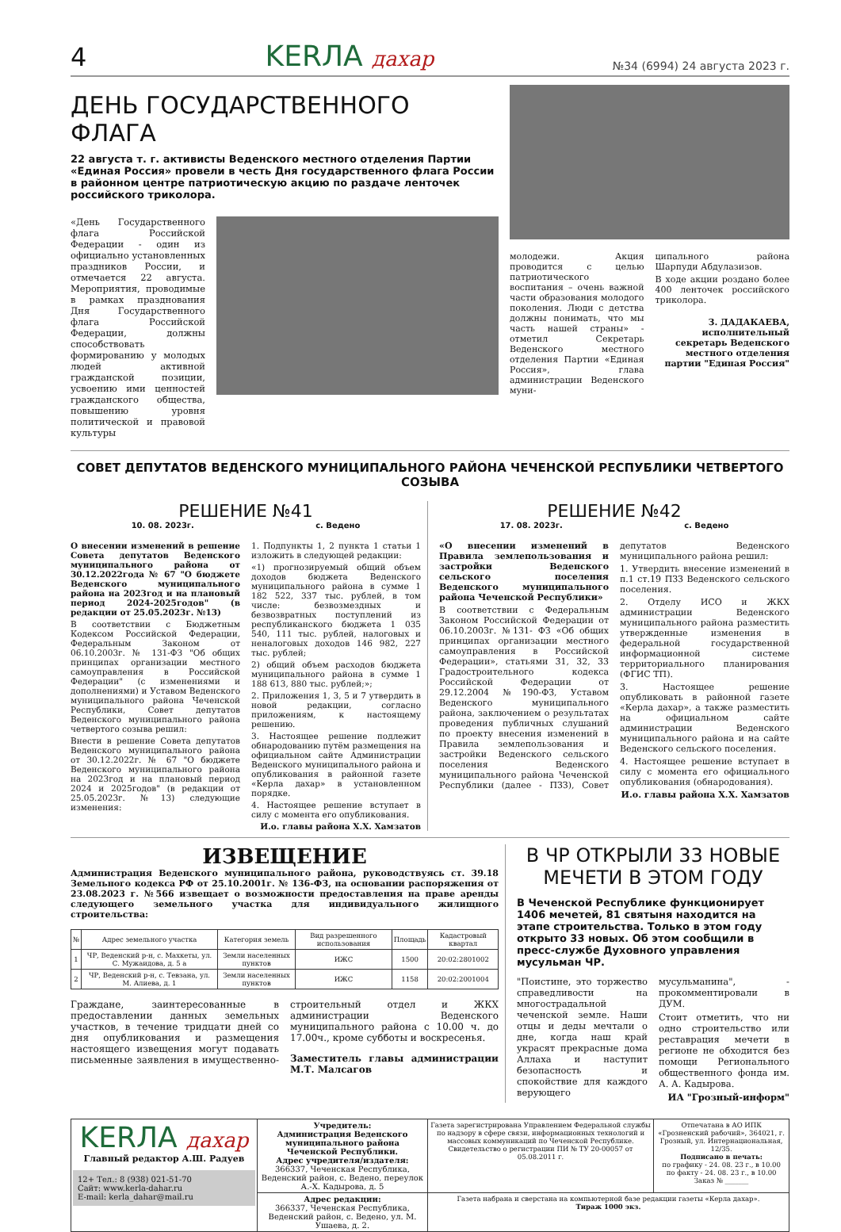4 KERЛA дахар №34 (6994) 24 августа 2023 г.
ДЕНЬ ГОСУДАРСТВЕННОГО ФЛАГА
22 августа т. г. активисты Веденского местного отделения Партии «Единая Россия» провели в честь Дня государственного флага России в районном центре патриотическую акцию по раздаче ленточек российского триколора.
«День Государственного флага Российской Федерации - один из официально установленных праздников России, и отмечается 22 августа. Мероприятия, проводимые в рамках празднования Дня Государственного флага Российской Федерации, должны способствовать формированию у молодых людей активной гражданской позиции, усвоению ими ценностей гражданского общества, повышению уровня политической и правовой культуры
молодежи. Акция проводится с целью патриотического воспитания – очень важной части образования молодого поколения. Люди с детства должны понимать, что мы часть нашей страны» - отметил Секретарь Веденского местного отделения Партии «Единая Россия», глава администрации Веденского муни-
ципального района Шарпуди Абдулазизов.
В ходе акции роздано более 400 ленточек российского триколора.
З. ДАДАКАЕВА, исполнительный секретарь Веденского местного отделения партии "Единая Россия"
СОВЕТ ДЕПУТАТОВ ВЕДЕНСКОГО МУНИЦИПАЛЬНОГО РАЙОНА ЧЕЧЕНСКОЙ РЕСПУБЛИКИ ЧЕТВЕРТОГО СОЗЫВА
РЕШЕНИЕ №41
10. 08. 2023г. с. Ведено
О внесении изменений в решение Совета депутатов Веденского муниципального района от 30.12.2022года № 67 "О бюджете Веденского муниципального района на 2023год и на плановый период 2024-2025годов" (в редакции от 25.05.2023г. №13)
В соответствии с Бюджетным Кодексом Российской Федерации, Федеральным Законом от 06.10.2003г. № 131-ФЗ "Об общих принципах организации местного самоуправления в Российской Федерации" (с изменениями и дополнениями) и Уставом Веденского муниципального района Чеченской Республики, Совет депутатов Веденского муниципального района четвертого созыва решил:
Внести в решение Совета депутатов Веденского муниципального района от 30.12.2022г. № 67 "О бюджете Веденского муниципального района на 2023год и на плановый период 2024 и 2025годов" (в редакции от 25.05.2023г. №13) следующие изменения:
1. Подпункты 1, 2 пункта 1 статьи 1 изложить в следующей редакции:
«1) прогнозируемый общий объем доходов бюджета Веденского муниципального района в сумме 1 182 522, 337 тыс. рублей, в том числе: безвозмездных и безвозвратных поступлений из республиканского бюджета 1 035 540, 111 тыс. рублей, налоговых и неналоговых доходов 146 982, 227 тыс. рублей;
2) общий объем расходов бюджета муниципального района в сумме 1 188 613, 880 тыс. рублей;»;
2. Приложения 1, 3, 5 и 7 утвердить в новой редакции, согласно приложениям, к настоящему решению.
3. Настоящее решение подлежит обнародованию путём размещения на официальном сайте Администрации Веденского муниципального района и опубликования в районной газете «Керла дахар» в установленном порядке.
4. Настоящее решение вступает в силу с момента его опубликования.
И.о. главы района Х.Х. Хамзатов
РЕШЕНИЕ №42
17. 08. 2023г. с. Ведено
«О внесении изменений в Правила землепользования и застройки Веденского сельского поселения Веденского муниципального района Чеченской Республики»
В соответствии с Федеральным Законом Российской Федерации от 06.10.2003г. №131- ФЗ «Об общих принципах организации местного самоуправления в Российской Федерации», статьями 31, 32, 33 Градостроительного кодекса Российской Федерации от 29.12.2004 №190-ФЗ, Уставом Веденского муниципального района, заключением о результатах проведения публичных слушаний по проекту внесения изменений в Правила землепользования и застройки Веденского сельского поселения Веденского муниципального района Чеченской Республики (далее - ПЗЗ), Совет депутатов Веденского муниципального района решил:
1. Утвердить внесение изменений в п.1 ст.19 ПЗЗ Веденского сельского поселения.
2. Отделу ИСО и ЖКХ администрации Веденского муниципального района разместить утвержденные изменения в федеральной государственной информационной системе территориального планирования (ФГИС ТП).
3. Настоящее решение опубликовать в районной газете «Керла дахар», а также разместить на официальном сайте администрации Веденского муниципального района и на сайте Веденского сельского поселения.
4. Настоящее решение вступает в силу с момента его официального опубликования (обнародования).
И.о. главы района Х.Х. Хамзатов
ИЗВЕЩЕНИЕ
Администрация Веденского муниципального района, руководствуясь ст. 39.18 Земельного кодекса РФ от 25.10.2001г. № 136-ФЗ, на основании распоряжения от 23.08.2023 г. №566 извещает о возможности предоставления на праве аренды следующего земельного участка для индивидуального жилищного строительства:
| № | Адрес земельного участка | Категория земель | Вид разрешенного использования | Площадь | Кадастровый квартал |
| --- | --- | --- | --- | --- | --- |
| 1 | ЧР, Веденский р-н, с. Махкеты, ул. С. Мужаидова, д. 5 а | Земли населенных пунктов | ИЖС | 1500 | 20:02:2801002 |
| 2 | ЧР, Веденский р-н, с. Тевзана, ул. М. Алиева, д. 1 | Земли населенных пунктов | ИЖС | 1158 | 20:02:2001004 |
Граждане, заинтересованные в предоставлении данных земельных участков, в течение тридцати дней со дня опубликования и размещения настоящего извещения могут подавать письменные заявления в имущественно-строительный отдел и ЖКХ администрации Веденского муниципального района с 10.00 ч. до 17.00ч., кроме субботы и воскресенья.
Заместитель главы администрации М.Т. Малсагов
В ЧР ОТКРЫЛИ 33 НОВЫЕ МЕЧЕТИ В ЭТОМ ГОДУ
В Чеченской Республике функционирует 1406 мечетей, 81 святыня находится на этапе строительства. Только в этом году открыто 33 новых. Об этом сообщили в пресс-службе Духовного управления мусульман ЧР.
"Поистине, это торжество справедливости на многострадальной чеченской земле. Наши отцы и деды мечтали о дне, когда наш край украсят прекрасные дома Аллаха и наступит безопасность и спокойствие для каждого верующего мусульманина", - прокомментировали в ДУМ.
Стоит отметить, что ни одно строительство или реставрация мечети в регионе не обходится без помощи Регионального общественного фонда им. А. А. Кадырова.
ИА "Грозный-информ"
| KERЛA дахар Главный редактор А.Ш. Радуев 12+ Тел.: 8 (938) 021-51-70 Сайт: www.kerla-dahar.ru E-mail: kerla_dahar@mail.ru | Учредитель: Администрация Веденского муниципального района Чеченской Республики. Адрес учредителя/издателя: 366337, Чеченская Республика, Веденский район, с. Ведено, переулок А.-Х. Кадырова, д. 5 | Газета зарегистрирована Управлением Федеральной службы по надзору в сфере связи, информационных технологий и массовых коммуникаций по Чеченской Республике. Свидетельство о регистрации ПИ № ТУ 20-00057 от 05.08.2011 г. | Отпечатана в АО ИПК «Грозненский рабочий», 364021, г. Грозный, ул. Интернациональная, 12/35. Подписано в печать: по графику - 24. 08. 23 г., в 10.00 по факту - 24. 08. 23 г., в 10.00 Заказ № _______ |
| | Адрес редакции: 366337, Чеченская Республика, Веденский район, с. Ведено, ул. М. Ушаева, д. 2. | Газета набрана и сверстана на компьютерной базе редакции газеты «Керла дахар». Тираж 1000 экз. | |